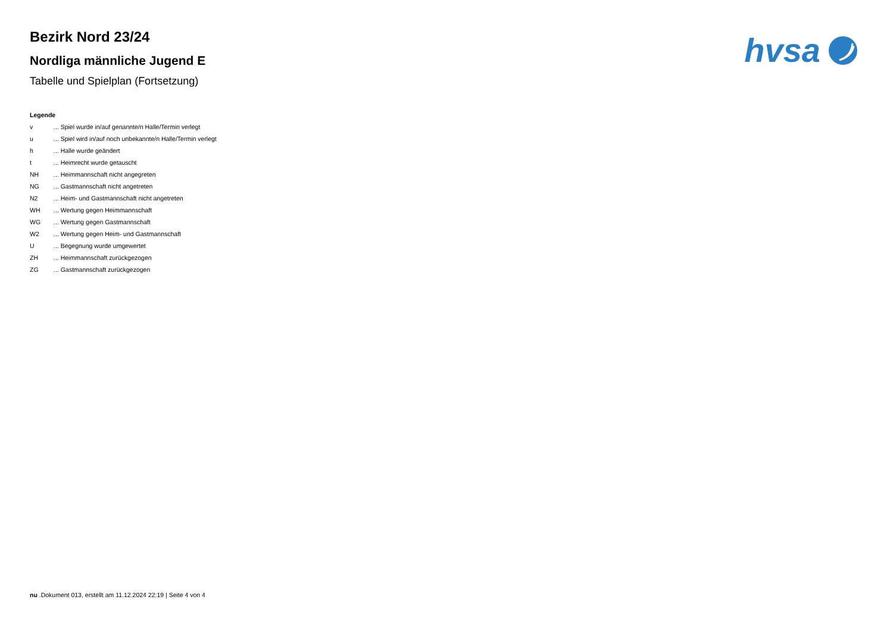hvsa
Bezirk Nord 23/24
Nordliga männliche Jugend E
Tabelle und Spielplan (Fortsetzung)
Legende
| v | ... Spiel wurde in/auf genannte/n Halle/Termin verlegt |
| u | ... Spiel wird in/auf noch unbekannte/n Halle/Termin verlegt |
| h | ... Halle wurde geändert |
| t | ... Heimrecht wurde getauscht |
| NH | ... Heimmannschaft nicht angegreten |
| NG | ... Gastmannschaft nicht angetreten |
| N2 | ... Heim- und Gastmannschaft nicht angetreten |
| WH | ... Wertung gegen Heimmannschaft |
| WG | ... Wertung gegen Gastmannschaft |
| W2 | ... Wertung gegen Heim- und Gastmannschaft |
| U | ... Begegnung wurde umgewertet |
| ZH | ... Heimmannschaft zurückgezogen |
| ZG | ... Gastmannschaft zurückgezogen |
nu .Dokument 013, erstellt am 11.12.2024 22:19 | Seite 4 von 4